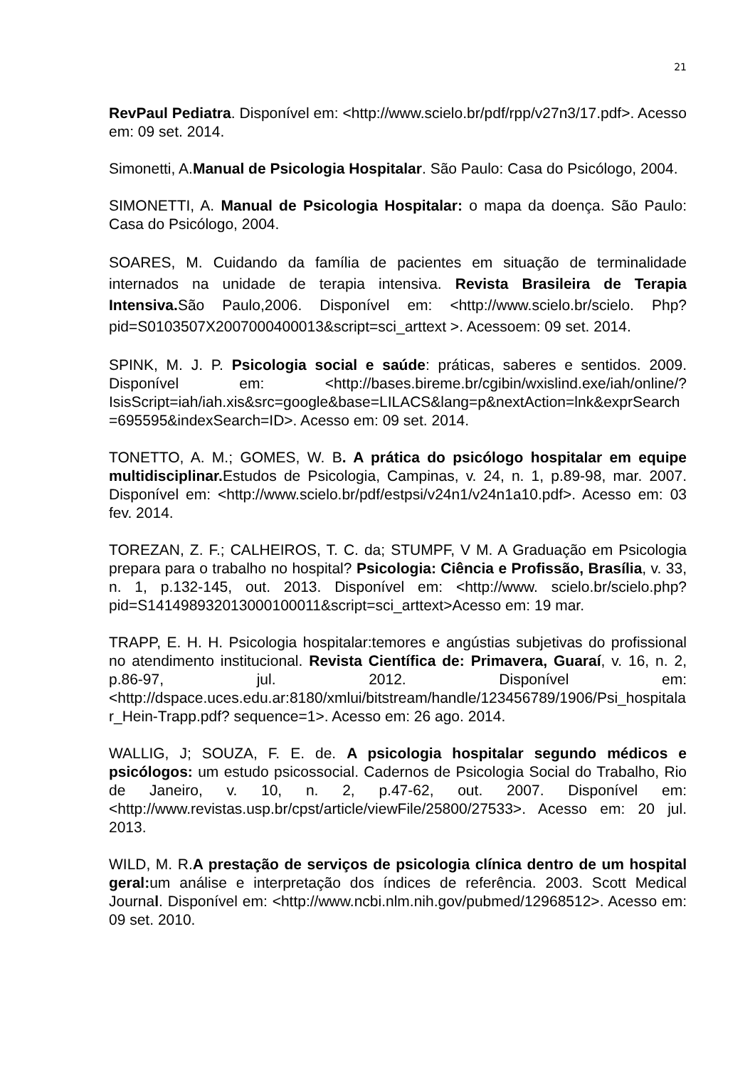21
RevPaul Pediatra. Disponível em: <http://www.scielo.br/pdf/rpp/v27n3/17.pdf>. Acesso em: 09 set. 2014.
Simonetti, A.Manual de Psicologia Hospitalar. São Paulo: Casa do Psicólogo, 2004.
SIMONETTI, A. Manual de Psicologia Hospitalar: o mapa da doença. São Paulo: Casa do Psicólogo, 2004.
SOARES, M. Cuidando da família de pacientes em situação de terminalidade internados na unidade de terapia intensiva. Revista Brasileira de Terapia Intensiva. São Paulo,2006. Disponível em: <http://www.scielo.br/scielo. Php?pid=S0103507X2007000400013&script=sci_arttext >. Acessoem: 09 set. 2014.
SPINK, M. J. P. Psicologia social e saúde: práticas, saberes e sentidos. 2009. Disponível em: <http://bases.bireme.br/cgibin/wxislind.exe/iah/online/?IsisScript=iah/iah.xis&src=google&base=LILACS&lang=p&nextAction=lnk&exprSearch=695595&indexSearch=ID>. Acesso em: 09 set. 2014.
TONETTO, A. M.; GOMES, W. B. A prática do psicólogo hospitalar em equipe multidisciplinar. Estudos de Psicologia, Campinas, v. 24, n. 1, p.89-98, mar. 2007. Disponível em: <http://www.scielo.br/pdf/estpsi/v24n1/v24n1a10.pdf>. Acesso em: 03 fev. 2014.
TOREZAN, Z. F.; CALHEIROS, T. C. da; STUMPF, V M. A Graduação em Psicologia prepara para o trabalho no hospital? Psicologia: Ciência e Profissão, Brasília, v. 33, n. 1, p.132-145, out. 2013. Disponível em: <http://www. scielo.br/scielo.php?pid=S141498932013000100011&script=sci_arttext>Acesso em: 19 mar.
TRAPP, E. H. H. Psicologia hospitalar:temores e angústias subjetivas do profissional no atendimento institucional. Revista Científica de: Primavera, Guaraí, v. 16, n. 2, p.86-97, jul. 2012. Disponível em: <http://dspace.uces.edu.ar:8180/xmlui/bitstream/handle/123456789/1906/Psi_hospitalar_Hein-Trapp.pdf? sequence=1>. Acesso em: 26 ago. 2014.
WALLIG, J; SOUZA, F. E. de. A psicologia hospitalar segundo médicos e psicólogos: um estudo psicossocial. Cadernos de Psicologia Social do Trabalho, Rio de Janeiro, v. 10, n. 2, p.47-62, out. 2007. Disponível em: <http://www.revistas.usp.br/cpst/article/viewFile/25800/27533>. Acesso em: 20 jul. 2013.
WILD, M. R.A prestação de serviços de psicologia clínica dentro de um hospital geral: um análise e interpretação dos índices de referência. 2003. Scott Medical Journal. Disponível em: <http://www.ncbi.nlm.nih.gov/pubmed/12968512>. Acesso em: 09 set. 2010.